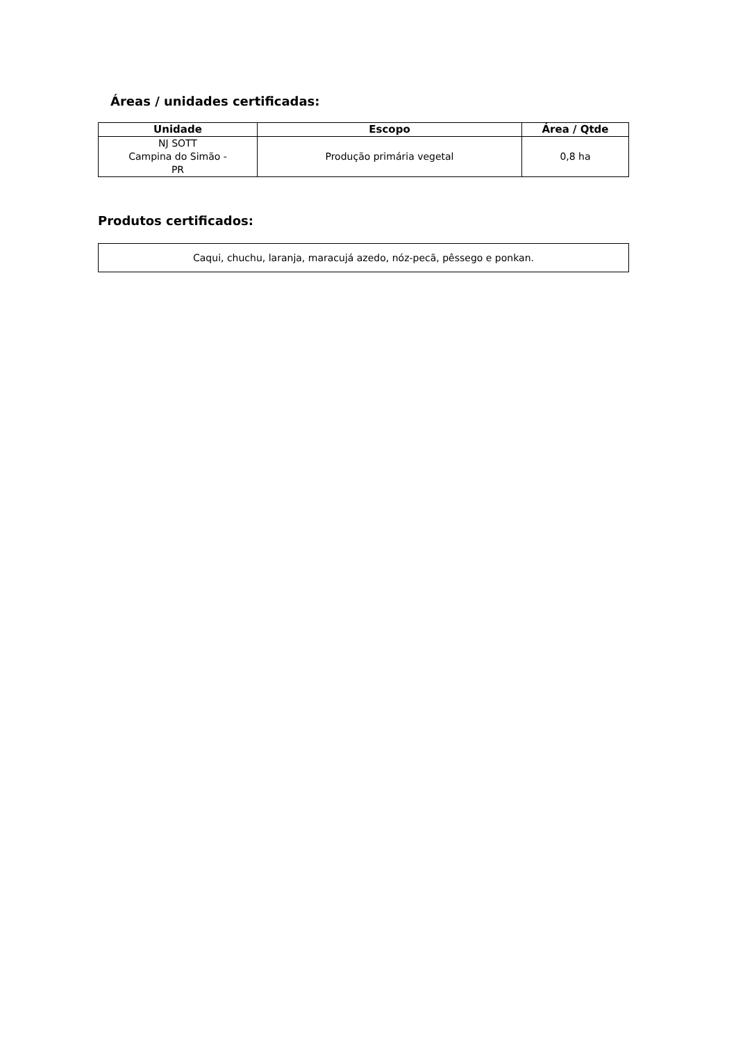Áreas / unidades certificadas:
| Unidade | Escopo | Área / Qtde |
| --- | --- | --- |
| NJ SOTT Campina do Simão - PR | Produção primária vegetal | 0,8 ha |
Produtos certificados:
Caqui, chuchu, laranja, maracujá azedo, nóz-pecã, pêssego e ponkan.